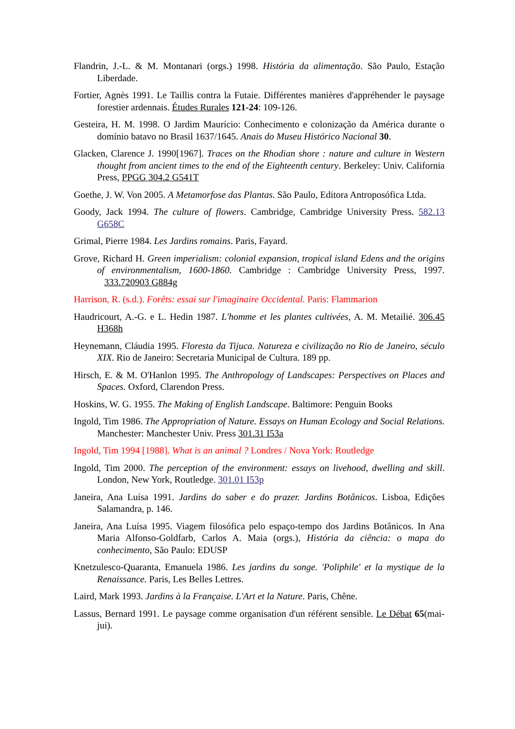Flandrin, J.-L. & M. Montanari (orgs.) 1998. História da alimentação. São Paulo, Estação Liberdade.
Fortier, Agnès 1991. Le Taillis contra la Futaie. Différentes manières d'appréhender le paysage forestier ardennais. Études Rurales 121-24: 109-126.
Gesteira, H. M. 1998. O Jardim Maurício: Conhecimento e colonização da América durante o domínio batavo no Brasil 1637/1645. Anais do Museu Histórico Nacional 30.
Glacken, Clarence J. 1990[1967]. Traces on the Rhodian shore : nature and culture in Western thought from ancient times to the end of the Eighteenth century. Berkeley: Univ. California Press, PPGG 304.2 G541T
Goethe, J. W. Von 2005. A Metamorfose das Plantas. São Paulo, Editora Antroposófica Ltda.
Goody, Jack 1994. The culture of flowers. Cambridge, Cambridge University Press. 582.13 G658C
Grimal, Pierre 1984. Les Jardins romains. Paris, Fayard.
Grove, Richard H. Green imperialism: colonial expansion, tropical island Edens and the origins of environmentalism, 1600-1860. Cambridge : Cambridge University Press, 1997. 333.720903 G884g
Harrison, R. (s.d.). Forêts: essai sur l'imaginaire Occidental. Paris: Flammarion
Haudricourt, A.-G. e L. Hedin 1987. L'homme et les plantes cultivées, A. M. Metailié. 306.45 H368h
Heynemann, Cláudia 1995. Floresta da Tijuca. Natureza e civilização no Rio de Janeiro, século XIX. Rio de Janeiro: Secretaria Municipal de Cultura. 189 pp.
Hirsch, E. & M. O'Hanlon 1995. The Anthropology of Landscapes: Perspectives on Places and Spaces. Oxford, Clarendon Press.
Hoskins, W. G. 1955. The Making of English Landscape. Baltimore: Penguin Books
Ingold, Tim 1986. The Appropriation of Nature. Essays on Human Ecology and Social Relations. Manchester: Manchester Univ. Press 301.31 I53a
Ingold, Tim 1994 [1988]. What is an animal ? Londres / Nova York: Routledge
Ingold, Tim 2000. The perception of the environment: essays on livehood, dwelling and skill. London, New York, Routledge. 301.01 I53p
Janeira, Ana Luísa 1991. Jardins do saber e do prazer. Jardins Botânicos. Lisboa, Edições Salamandra, p. 146.
Janeira, Ana Luísa 1995. Viagem filosófica pelo espaço-tempo dos Jardins Botânicos. In Ana Maria Alfonso-Goldfarb, Carlos A. Maia (orgs.), História da ciência: o mapa do conhecimento, São Paulo: EDUSP
Knetzulesco-Quaranta, Emanuela 1986. Les jardins du songe. 'Poliphile' et la mystique de la Renaissance. Paris, Les Belles Lettres.
Laird, Mark 1993. Jardins à la Française. L'Art et la Nature. Paris, Chêne.
Lassus, Bernard 1991. Le paysage comme organisation d'un référent sensible. Le Débat 65(mai-jui).